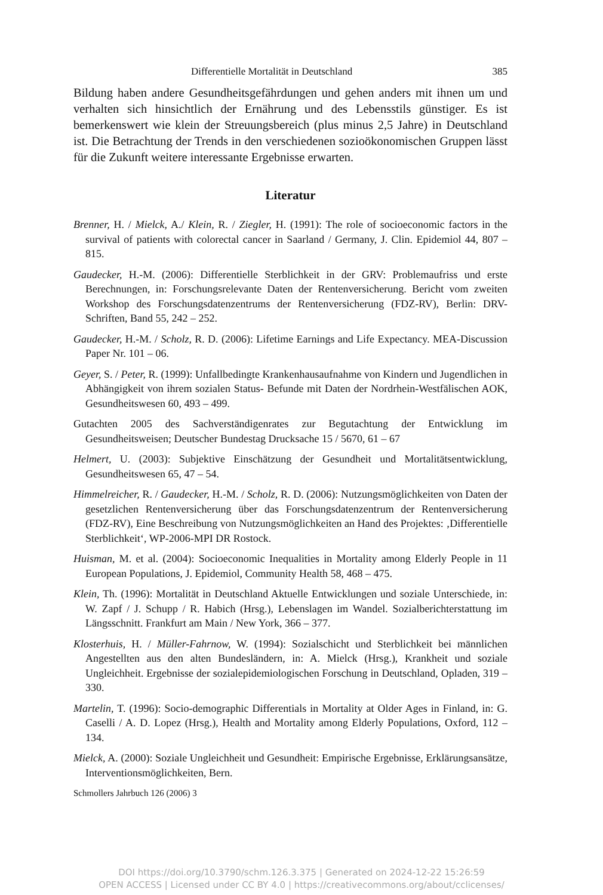Differentielle Mortalität in Deutschland 385
Bildung haben andere Gesundheitsgefährdungen und gehen anders mit ihnen um und verhalten sich hinsichtlich der Ernährung und des Lebensstils günstiger. Es ist bemerkenswert wie klein der Streuungsbereich (plus minus 2,5 Jahre) in Deutschland ist. Die Betrachtung der Trends in den verschiedenen sozioökonomischen Gruppen lässt für die Zukunft weitere interessante Ergebnisse erwarten.
Literatur
Brenner, H. / Mielck, A./ Klein, R. / Ziegler, H. (1991): The role of socioeconomic factors in the survival of patients with colorectal cancer in Saarland / Germany, J. Clin. Epidemiol 44, 807 – 815.
Gaudecker, H.-M. (2006): Differentielle Sterblichkeit in der GRV: Problemaufriss und erste Berechnungen, in: Forschungsrelevante Daten der Rentenversicherung. Bericht vom zweiten Workshop des Forschungsdatenzentrums der Rentenversicherung (FDZ-RV), Berlin: DRV-Schriften, Band 55, 242 – 252.
Gaudecker, H.-M. / Scholz, R. D. (2006): Lifetime Earnings and Life Expectancy. MEA-Discussion Paper Nr. 101 – 06.
Geyer, S. / Peter, R. (1999): Unfallbedingte Krankenhausaufnahme von Kindern und Jugendlichen in Abhängigkeit von ihrem sozialen Status- Befunde mit Daten der Nordrhein-Westfälischen AOK, Gesundheitswesen 60, 493 – 499.
Gutachten 2005 des Sachverständigenrates zur Begutachtung der Entwicklung im Gesundheitsweisen; Deutscher Bundestag Drucksache 15 / 5670, 61 – 67
Helmert, U. (2003): Subjektive Einschätzung der Gesundheit und Mortalitätsentwicklung, Gesundheitswesen 65, 47 – 54.
Himmelreicher, R. / Gaudecker, H.-M. / Scholz, R. D. (2006): Nutzungsmöglichkeiten von Daten der gesetzlichen Rentenversicherung über das Forschungsdatenzentrum der Rentenversicherung (FDZ-RV), Eine Beschreibung von Nutzungsmöglichkeiten an Hand des Projektes: ‚Differentielle Sterblichkeit‘, WP-2006-MPI DR Rostock.
Huisman, M. et al. (2004): Socioeconomic Inequalities in Mortality among Elderly People in 11 European Populations, J. Epidemiol, Community Health 58, 468 – 475.
Klein, Th. (1996): Mortalität in Deutschland Aktuelle Entwicklungen und soziale Unterschiede, in: W. Zapf / J. Schupp / R. Habich (Hrsg.), Lebenslagen im Wandel. Sozialberichterstattung im Längsschnitt. Frankfurt am Main / New York, 366 – 377.
Klosterhuis, H. / Müller-Fahrnow, W. (1994): Sozialschicht und Sterblichkeit bei männlichen Angestellten aus den alten Bundesländern, in: A. Mielck (Hrsg.), Krankheit und soziale Ungleichheit. Ergebnisse der sozialepidemiologischen Forschung in Deutschland, Opladen, 319 – 330.
Martelin, T. (1996): Socio-demographic Differentials in Mortality at Older Ages in Finland, in: G. Caselli / A. D. Lopez (Hrsg.), Health and Mortality among Elderly Populations, Oxford, 112 – 134.
Mielck, A. (2000): Soziale Ungleichheit und Gesundheit: Empirische Ergebnisse, Erklärungsansätze, Interventionsmöglichkeiten, Bern.
Schmollers Jahrbuch 126 (2006) 3
DOI https://doi.org/10.3790/schm.126.3.375 | Generated on 2024-12-22 15:26:59
OPEN ACCESS | Licensed under CC BY 4.0 | https://creativecommons.org/about/cclicenses/